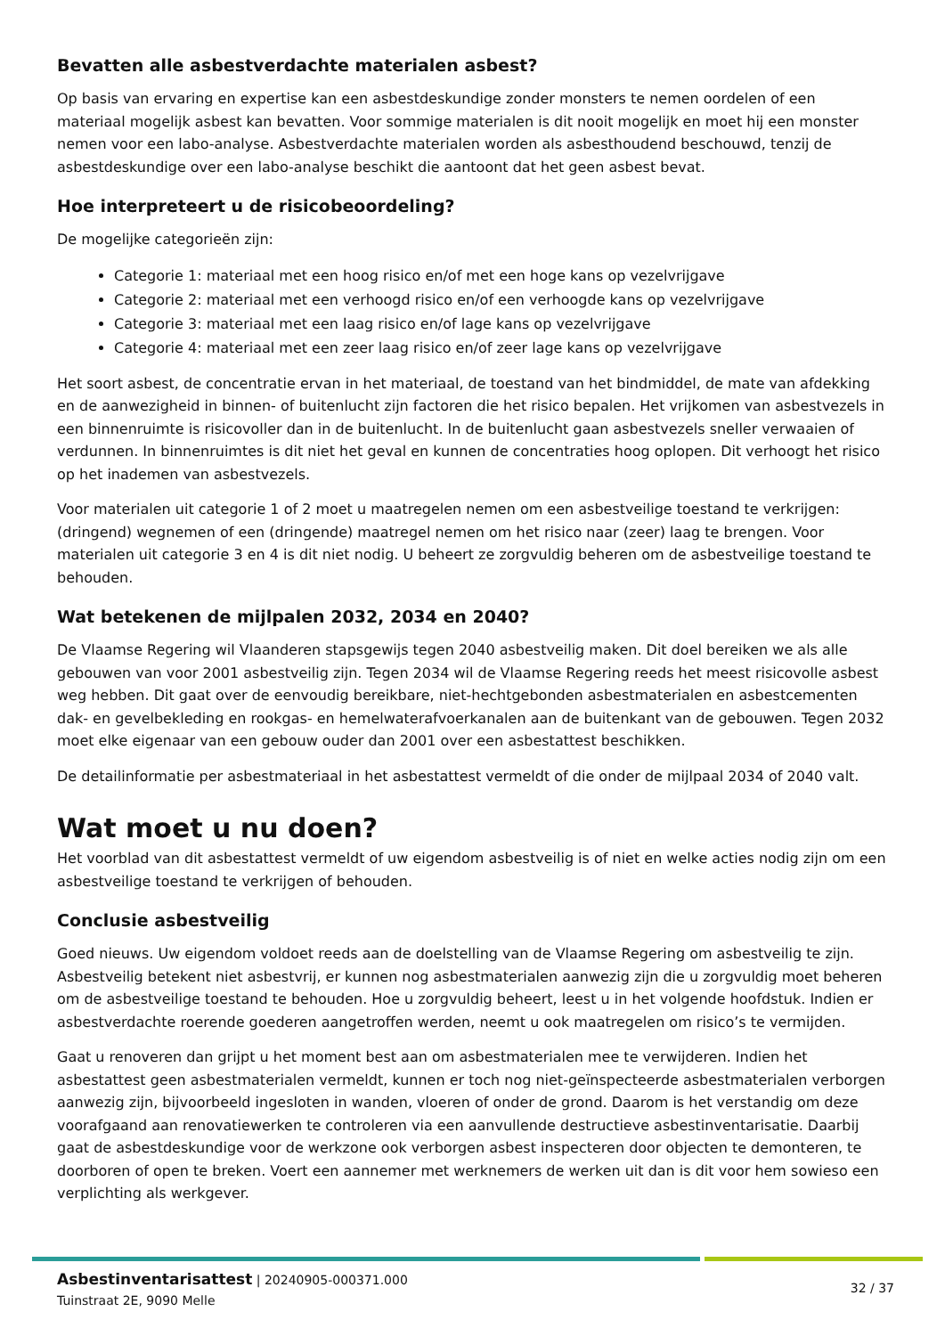Bevatten alle asbestverdachte materialen asbest?
Op basis van ervaring en expertise kan een asbestdeskundige zonder monsters te nemen oordelen of een materiaal mogelijk asbest kan bevatten. Voor sommige materialen is dit nooit mogelijk en moet hij een monster nemen voor een labo-analyse. Asbestverdachte materialen worden als asbesthoudend beschouwd, tenzij de asbestdeskundige over een labo-analyse beschikt die aantoont dat het geen asbest bevat.
Hoe interpreteert u de risicobeoordeling?
De mogelijke categorieën zijn:
Categorie 1: materiaal met een hoog risico en/of met een hoge kans op vezelvrijgave
Categorie 2: materiaal met een verhoogd risico en/of een verhoogde kans op vezelvrijgave
Categorie 3: materiaal met een laag risico en/of lage kans op vezelvrijgave
Categorie 4: materiaal met een zeer laag risico en/of zeer lage kans op vezelvrijgave
Het soort asbest, de concentratie ervan in het materiaal, de toestand van het bindmiddel, de mate van afdekking en de aanwezigheid in binnen- of buitenlucht zijn factoren die het risico bepalen. Het vrijkomen van asbestvezels in een binnenruimte is risicovoller dan in de buitenlucht. In de buitenlucht gaan asbestvezels sneller verwaaien of verdunnen. In binnenruimtes is dit niet het geval en kunnen de concentraties hoog oplopen. Dit verhoogt het risico op het inademen van asbestvezels.
Voor materialen uit categorie 1 of 2 moet u maatregelen nemen om een asbestveilige toestand te verkrijgen: (dringend) wegnemen of een (dringende) maatregel nemen om het risico naar (zeer) laag te brengen. Voor materialen uit categorie 3 en 4 is dit niet nodig. U beheert ze zorgvuldig beheren om de asbestveilige toestand te behouden.
Wat betekenen de mijlpalen 2032, 2034 en 2040?
De Vlaamse Regering wil Vlaanderen stapsgewijs tegen 2040 asbestveilig maken. Dit doel bereiken we als alle gebouwen van voor 2001 asbestveilig zijn. Tegen 2034 wil de Vlaamse Regering reeds het meest risicovolle asbest weg hebben. Dit gaat over de eenvoudig bereikbare, niet-hechtgebonden asbestmaterialen en asbestcementen dak- en gevelbekleding en rookgas- en hemelwaterafvoerkanalen aan de buitenkant van de gebouwen. Tegen 2032 moet elke eigenaar van een gebouw ouder dan 2001 over een asbestattest beschikken.
De detailinformatie per asbestmateriaal in het asbestattest vermeldt of die onder de mijlpaal 2034 of 2040 valt.
Wat moet u nu doen?
Het voorblad van dit asbestattest vermeldt of uw eigendom asbestveilig is of niet en welke acties nodig zijn om een asbestveilige toestand te verkrijgen of behouden.
Conclusie asbestveilig
Goed nieuws. Uw eigendom voldoet reeds aan de doelstelling van de Vlaamse Regering om asbestveilig te zijn. Asbestveilig betekent niet asbestvrij, er kunnen nog asbestmaterialen aanwezig zijn die u zorgvuldig moet beheren om de asbestveilige toestand te behouden. Hoe u zorgvuldig beheert, leest u in het volgende hoofdstuk. Indien er asbestverdachte roerende goederen aangetroffen werden, neemt u ook maatregelen om risico’s te vermijden.
Gaat u renoveren dan grijpt u het moment best aan om asbestmaterialen mee te verwijderen. Indien het asbestattest geen asbestmaterialen vermeldt, kunnen er toch nog niet-geïnspecteerde asbestmaterialen verborgen aanwezig zijn, bijvoorbeeld ingesloten in wanden, vloeren of onder de grond. Daarom is het verstandig om deze voorafgaand aan renovatiewerken te controleren via een aanvullende destructieve asbestinventarisatie. Daarbij gaat de asbestdeskundige voor de werkzone ook verborgen asbest inspecteren door objecten te demonteren, te doorboren of open te breken. Voert een aannemer met werknemers de werken uit dan is dit voor hem sowieso een verplichting als werkgever.
Asbestinventarisattest | 20240905-000371.000
Tuinstraat 2E, 9090 Melle
32 / 37